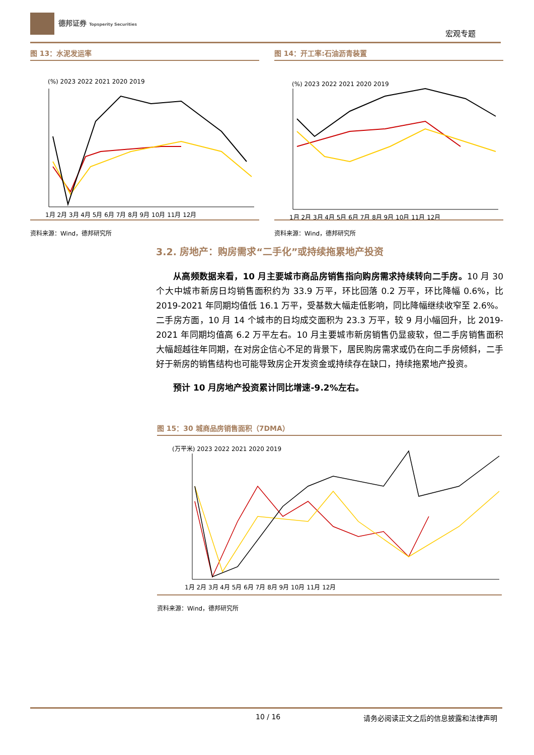德邦证券 Topsperity Securities
宏观专题
图 13：水泥发运率
(%) 2023 2022 2021 2020 2019
1月 2月 3月 4月 5月 6月 7月 8月 9月 10月 11月 12月
资料来源：Wind，德邦研究所
图 14：开工率:石油沥青装置
(%) 2023 2022 2021 2020 2019
1月 2月 3月 4月 5月 6月 7月 8月 9月 10月 11月 12月
资料来源：Wind，德邦研究所
3.2. 房地产：购房需求“二手化”或持续拖累地产投资
从高频数据来看，10 月主要城市商品房销售指向购房需求持续转向二手房。10 月 30 个大中城市新房日均销售面积约为 33.9 万平，环比回落 0.2 万平，环比降幅 0.6%，比 2019-2021 年同期均值低 16.1 万平，受基数大幅走低影响，同比降幅继续收窄至 2.6%。二手房方面，10 月 14 个城市的日均成交面积为 23.3 万平，较 9 月小幅回升，比 2019-2021 年同期均值高 6.2 万平左右。10 月主要城市新房销售仍显疲软，但二手房销售面积大幅超越往年同期，在对房企信心不足的背景下，居民购房需求或仍在向二手房倾斜，二手好于新房的销售结构也可能导致房企开发资金或持续存在缺口，持续拖累地产投资。
预计 10 月房地产投资累计同比增速-9.2%左右。
图 15：30 城商品房销售面积（7DMA）
(万平米) 2023 2022 2021 2020 2019
1月 2月 3月 4月 5月 6月 7月 8月 9月 10月 11月 12月
资料来源：Wind，德邦研究所
10 / 16 请务必阅读正文之后的信息披露和法律声明